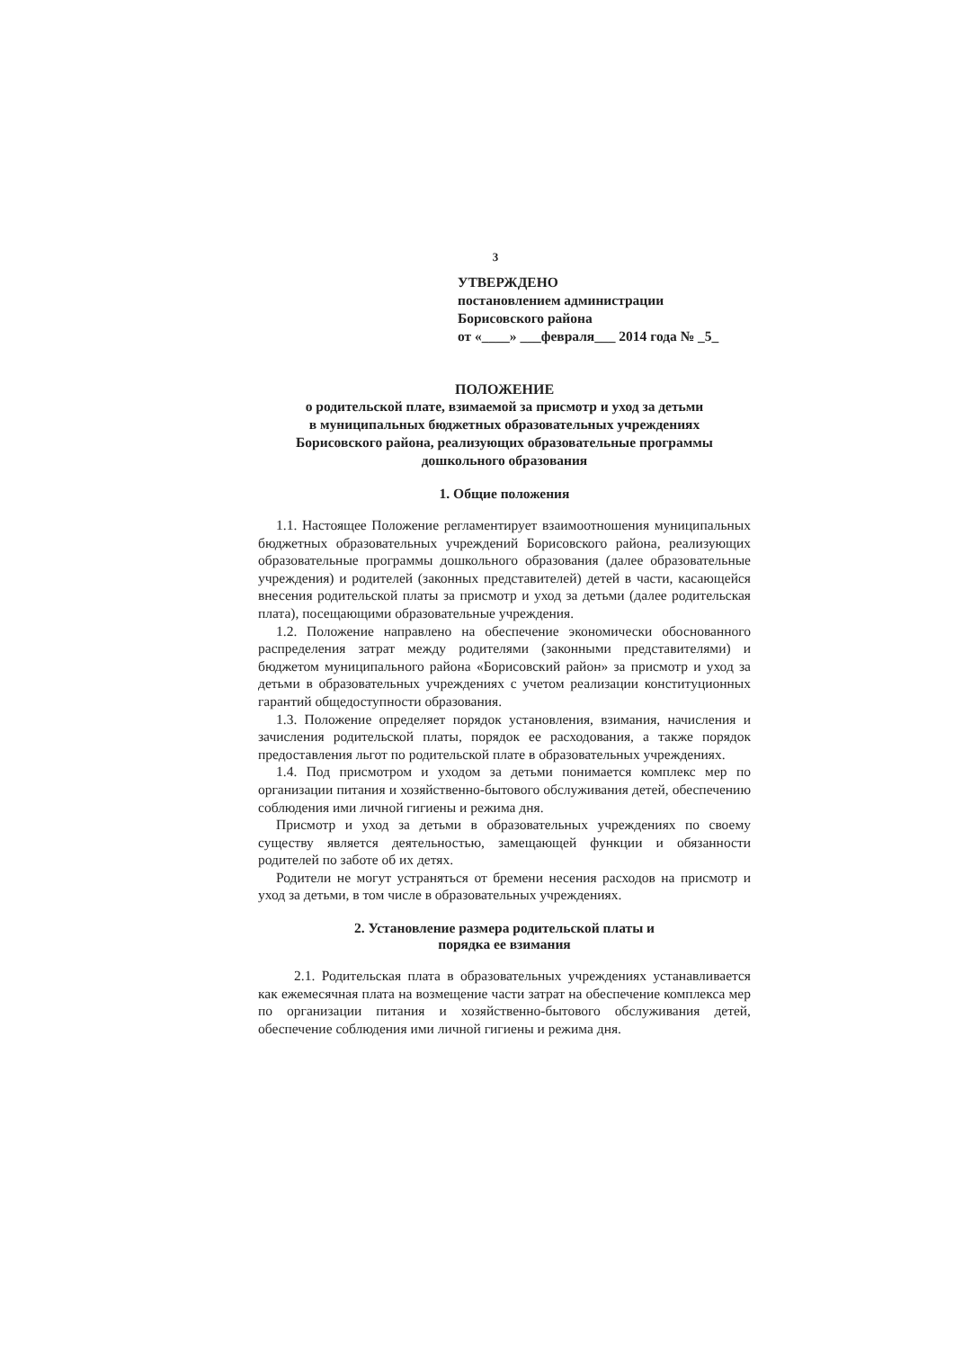3
УТВЕРЖДЕНО
постановлением администрации
Борисовского района
от «____» ___февраля___ 2014 года № _5_
ПОЛОЖЕНИЕ
о родительской плате, взимаемой за присмотр и уход за детьми
в муниципальных бюджетных образовательных учреждениях
Борисовского района, реализующих образовательные программы
дошкольного образования
1. Общие положения
1.1. Настоящее Положение регламентирует взаимоотношения муниципальных бюджетных образовательных учреждений Борисовского района, реализующих образовательные программы дошкольного образования (далее образовательные учреждения) и родителей (законных представителей) детей в части, касающейся внесения родительской платы за присмотр и уход за детьми (далее родительская плата), посещающими образовательные учреждения.
1.2. Положение направлено на обеспечение экономически обоснованного распределения затрат между родителями (законными представителями) и бюджетом муниципального района «Борисовский район» за присмотр и уход за детьми в образовательных учреждениях с учетом реализации конституционных гарантий общедоступности образования.
1.3. Положение определяет порядок установления, взимания, начисления и зачисления родительской платы, порядок ее расходования, а также порядок предоставления льгот по родительской плате в образовательных учреждениях.
1.4. Под присмотром и уходом за детьми понимается комплекс мер по организации питания и хозяйственно-бытового обслуживания детей, обеспечению соблюдения ими личной гигиены и режима дня.
Присмотр и уход за детьми в образовательных учреждениях по своему существу является деятельностью, замещающей функции и обязанности родителей по заботе об их детях.
Родители не могут устраняться от бремени несения расходов на присмотр и уход за детьми, в том числе в образовательных учреждениях.
2. Установление размера родительской платы и
порядка ее взимания
2.1. Родительская плата в образовательных учреждениях устанавливается как ежемесячная плата на возмещение части затрат на обеспечение комплекса мер по организации питания и хозяйственно-бытового обслуживания детей, обеспечение соблюдения ими личной гигиены и режима дня.